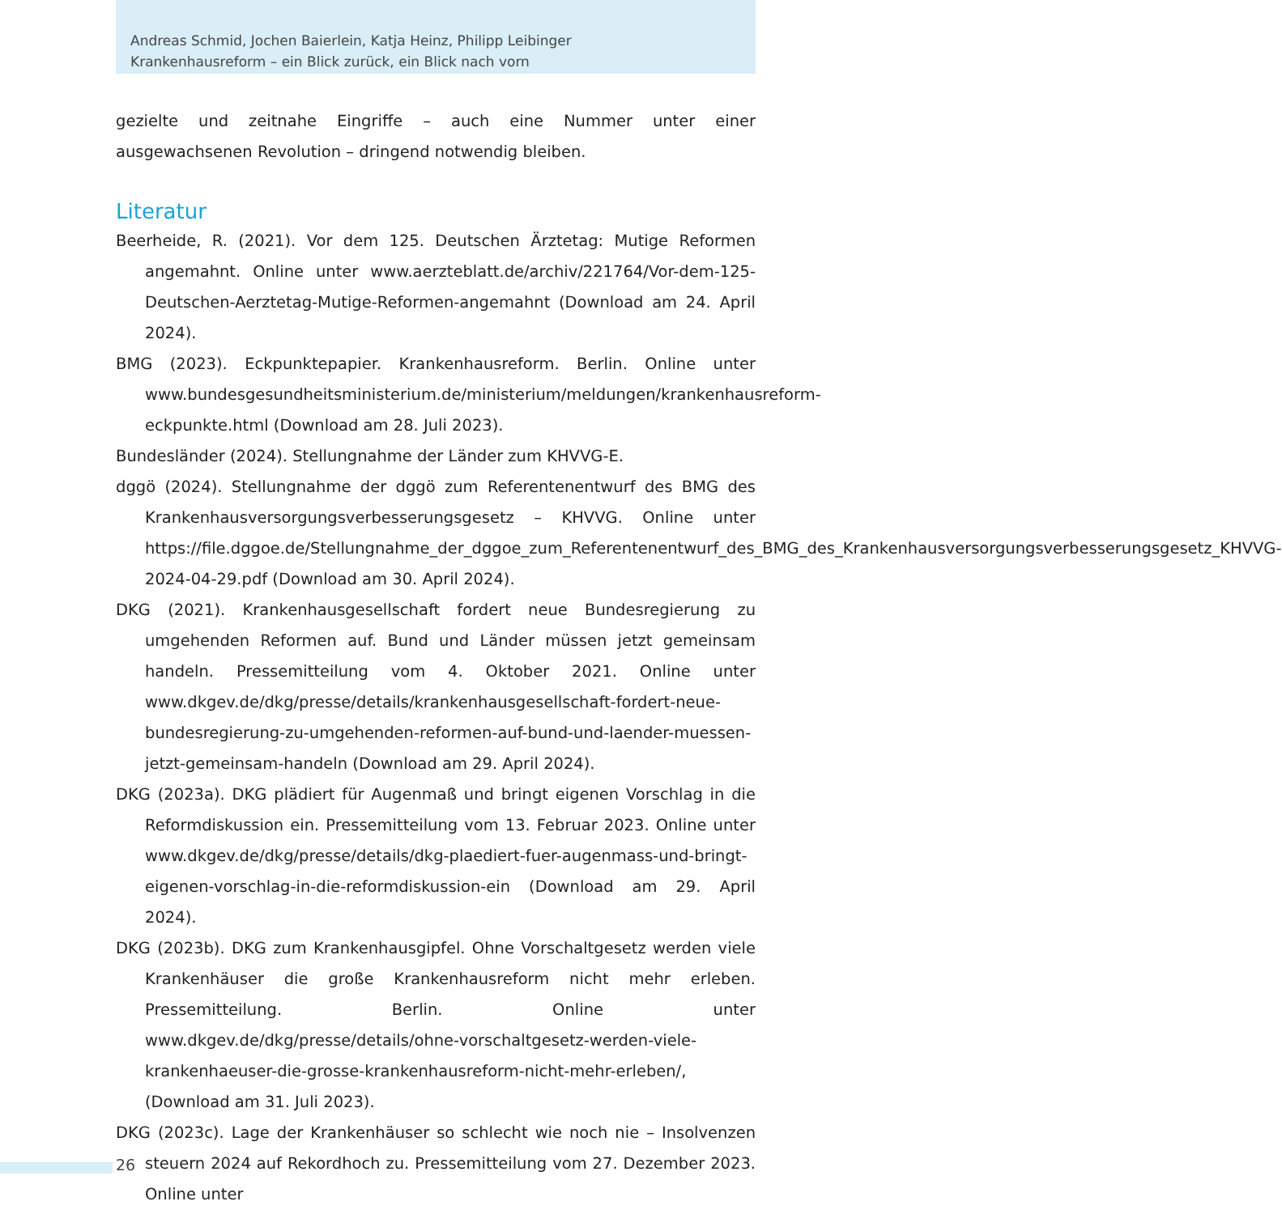Andreas Schmid, Jochen Baierlein, Katja Heinz, Philipp Leibinger
Krankenhausreform – ein Blick zurück, ein Blick nach vorn
gezielte und zeitnahe Eingriffe – auch eine Nummer unter einer ausgewachsenen Revolution – dringend notwendig bleiben.
Literatur
Beerheide, R. (2021). Vor dem 125. Deutschen Ärztetag: Mutige Reformen angemahnt. Online unter www.aerzteblatt.de/archiv/221764/Vor-dem-125-Deutschen-Aerztetag-Mutige-Reformen-angemahnt (Download am 24. April 2024).
BMG (2023). Eckpunktepapier. Krankenhausreform. Berlin. Online unter www.bundesgesundheitsministerium.de/ministerium/meldungen/krankenhausreform-eckpunkte.html (Download am 28. Juli 2023).
Bundesländer (2024). Stellungnahme der Länder zum KHVVG-E.
dggö (2024). Stellungnahme der dggö zum Referentenentwurf des BMG des Krankenhausversorgungsverbesserungsgesetz – KHVVG. Online unter https://file.dggoe.de/Stellungnahme_der_dggoe_zum_Referentenentwurf_des_BMG_des_Krankenhausversorgungsverbesserungsgesetz_KHVVG-2024-04-29.pdf (Download am 30. April 2024).
DKG (2021). Krankenhausgesellschaft fordert neue Bundesregierung zu umgehenden Reformen auf. Bund und Länder müssen jetzt gemeinsam handeln. Pressemitteilung vom 4. Oktober 2021. Online unter www.dkgev.de/dkg/presse/details/krankenhausgesellschaft-fordert-neue-bundesregierung-zu-umgehenden-reformen-auf-bund-und-laender-muessen-jetzt-gemeinsam-handeln (Download am 29. April 2024).
DKG (2023a). DKG plädiert für Augenmaß und bringt eigenen Vorschlag in die Reformdiskussion ein. Pressemitteilung vom 13. Februar 2023. Online unter www.dkgev.de/dkg/presse/details/dkg-plaediert-fuer-augenmass-und-bringt-eigenen-vorschlag-in-die-reformdiskussion-ein (Download am 29. April 2024).
DKG (2023b). DKG zum Krankenhausgipfel. Ohne Vorschaltgesetz werden viele Krankenhäuser die große Krankenhausreform nicht mehr erleben. Pressemitteilung. Berlin. Online unter www.dkgev.de/dkg/presse/details/ohne-vorschaltgesetz-werden-viele-krankenhaeuser-die-grosse-krankenhausreform-nicht-mehr-erleben/, (Download am 31. Juli 2023).
DKG (2023c). Lage der Krankenhäuser so schlecht wie noch nie – Insolvenzen steuern 2024 auf Rekordhoch zu. Pressemitteilung vom 27. Dezember 2023. Online unter
26